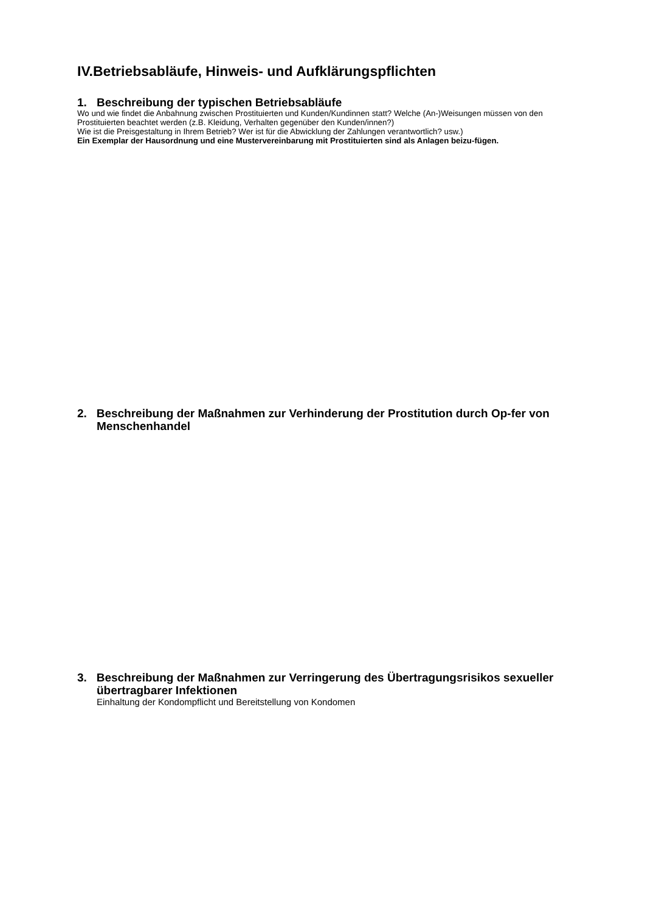IV.Betriebsabläufe, Hinweis- und Aufklärungspflichten
1. Beschreibung der typischen Betriebsabläufe
Wo und wie findet die Anbahnung zwischen Prostituierten und Kunden/Kundinnen statt? Welche (An-)Weisungen müssen von den Prostituierten beachtet werden (z.B. Kleidung, Verhalten gegenüber den Kunden/innen?)
Wie ist die Preisgestaltung in Ihrem Betrieb? Wer ist für die Abwicklung der Zahlungen verantwortlich? usw.)
Ein Exemplar der Hausordnung und eine Mustervereinbarung mit Prostituierten sind als Anlagen beizu-fügen.
2. Beschreibung der Maßnahmen zur Verhinderung der Prostitution durch Op-fer von Menschenhandel
3. Beschreibung der Maßnahmen zur Verringerung des Übertragungsrisikos sexueller übertragbarer Infektionen
Einhaltung der Kondompflicht und Bereitstellung von Kondomen